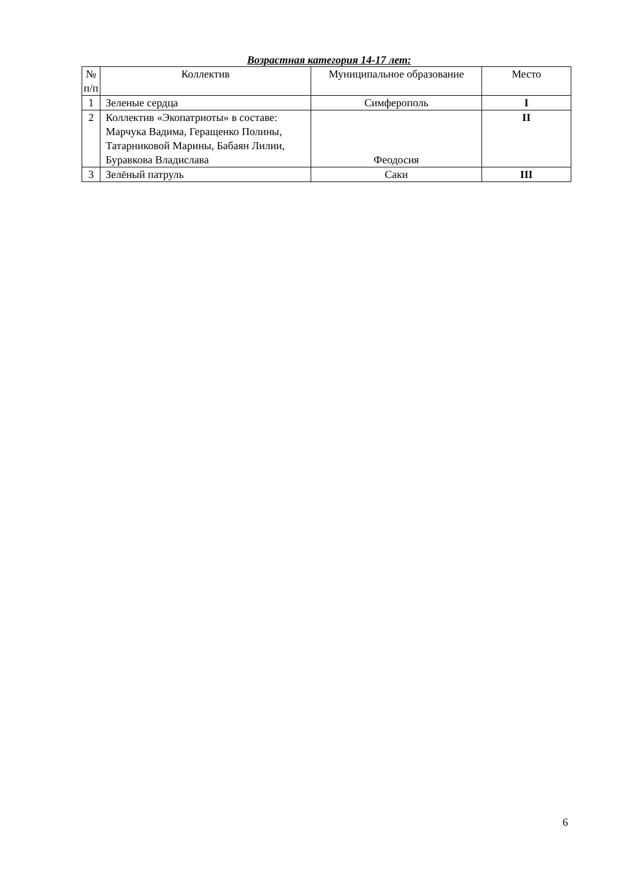Возрастная категория 14-17 лет:
| № п/п | Коллектив | Муниципальное образование | Место |
| --- | --- | --- | --- |
| 1 | Зеленые сердца | Симферополь | I |
| 2 | Коллектив «Экопатриоты» в составе: Марчука Вадима, Геращенко Полины, Татарниковой Марины, Бабаян Лилии, Буравкова Владислава | Феодосия | II |
| 3 | Зелёный патруль | Саки | III |
6